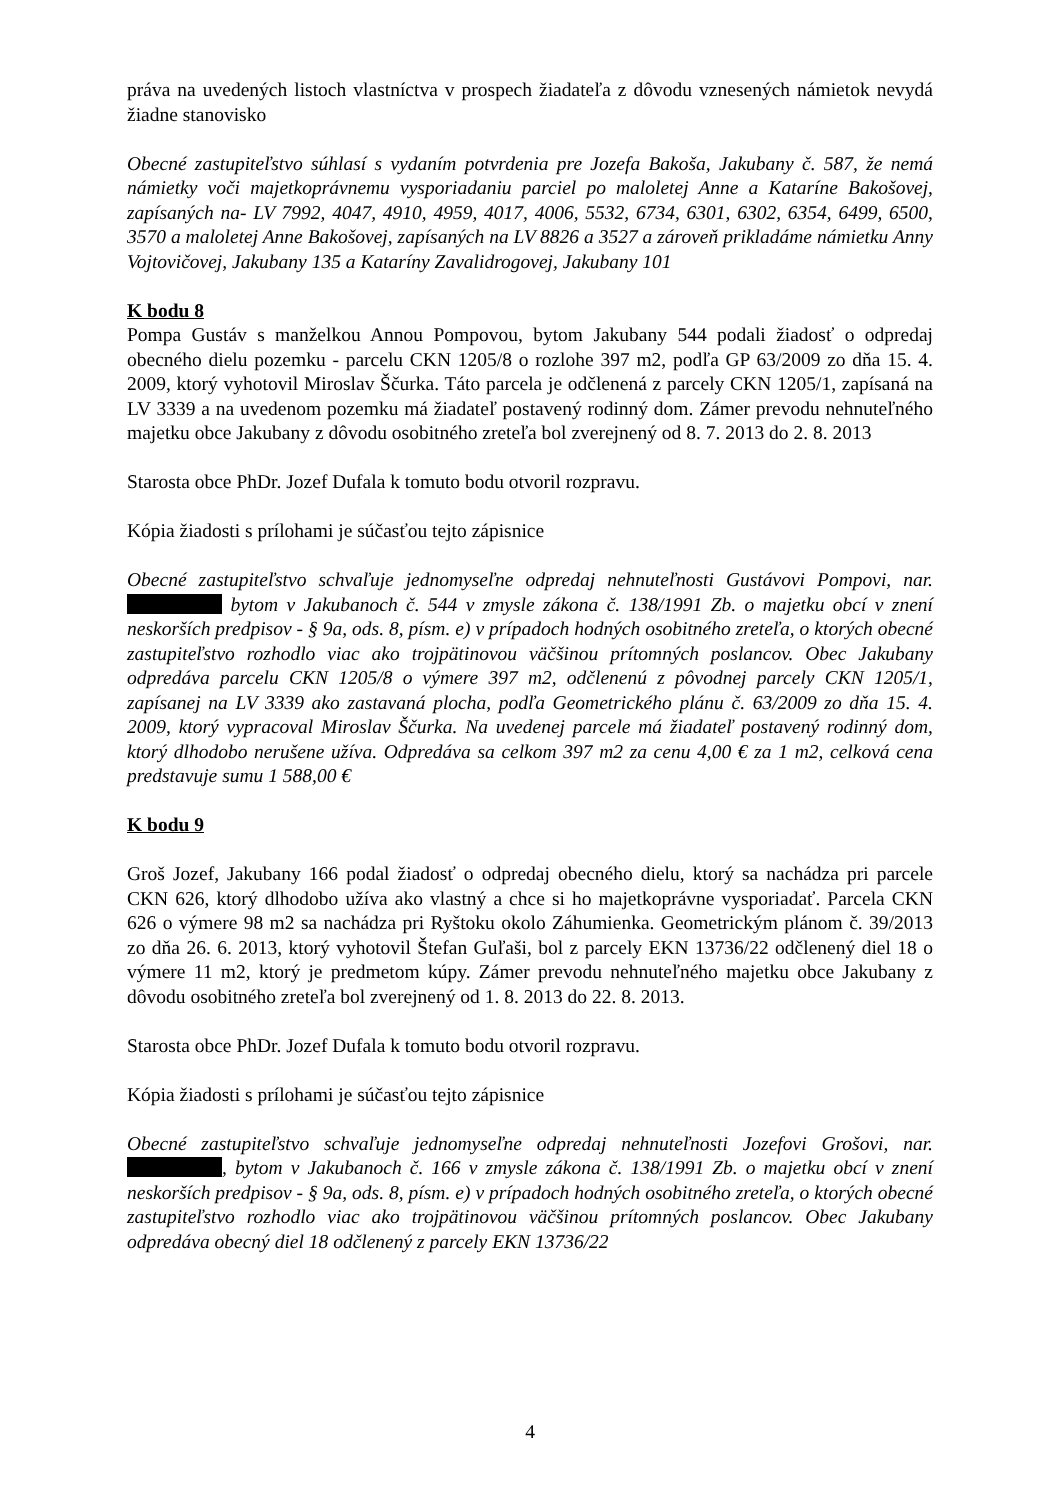práva na uvedených listoch vlastníctva v prospech žiadateľa z dôvodu vznesených námietok nevydá žiadne stanovisko
Obecné zastupiteľstvo súhlasí s vydaním potvrdenia pre Jozefa Bakoša, Jakubany č. 587, že nemá námietky voči majetkoprávnemu vysporiadaniu parciel po maloletej Anne a Kataríne Bakošovej, zapísaných na- LV 7992, 4047, 4910, 4959, 4017, 4006, 5532, 6734, 6301, 6302, 6354, 6499, 6500, 3570 a maloletej Anne Bakošovej, zapísaných na LV 8826 a 3527 a zároveň prikladáme námietku Anny Vojtovičovej, Jakubany 135 a Kataríny Zavalidrogovej, Jakubany 101
K bodu 8
Pompa Gustáv s manželkou Annou Pompovou, bytom Jakubany 544 podali žiadosť o odpredaj obecného dielu pozemku - parcelu CKN 1205/8 o rozlohe 397 m2, podľa GP 63/2009 zo dňa 15. 4. 2009, ktorý vyhotovil Miroslav Ščurka. Táto parcela je odčlenená z parcely CKN 1205/1, zapísaná na LV 3339 a na uvedenom pozemku má žiadateľ postavený rodinný dom. Zámer prevodu nehnuteľného majetku obce Jakubany z dôvodu osobitného zreteľa bol zverejnený od 8. 7. 2013 do 2. 8. 2013
Starosta obce PhDr. Jozef Dufala k tomuto bodu otvoril rozpravu.
Kópia žiadosti s prílohami je súčasťou tejto zápisnice
Obecné zastupiteľstvo schvaľuje jednomyseľne odpredaj nehnuteľnosti Gustávovi Pompovi, nar. bytom v Jakubanoch č. 544 v zmysle zákona č. 138/1991 Zb. o majetku obcí v znení neskorších predpisov - § 9a, ods. 8, písm. e) v prípadoch hodných osobitného zreteľa, o ktorých obecné zastupiteľstvo rozhodlo viac ako trojpätinovou väčšinou prítomných poslancov. Obec Jakubany odpredáva parcelu CKN 1205/8 o výmere 397 m2, odčlenenú z pôvodnej parcely CKN 1205/1, zapísanej na LV 3339 ako zastavaná plocha, podľa Geometrického plánu č. 63/2009 zo dňa 15. 4. 2009, ktorý vypracoval Miroslav Ščurka. Na uvedenej parcele má žiadateľ postavený rodinný dom, ktorý dlhodobo nerušene užíva. Odpredáva sa celkom 397 m2 za cenu 4,00 € za 1 m2, celková cena predstavuje sumu 1 588,00 €
K bodu 9
Groš Jozef, Jakubany 166 podal žiadosť o odpredaj obecného dielu, ktorý sa nachádza pri parcele CKN 626, ktorý dlhodobo užíva ako vlastný a chce si ho majetkoprávne vysporiadať. Parcela CKN 626 o výmere 98 m2 sa nachádza pri Ryštoku okolo Záhumienka. Geometrickým plánom č. 39/2013 zo dňa 26. 6. 2013, ktorý vyhotovil Štefan Guľaši, bol z parcely EKN 13736/22 odčlenený diel 18 o výmere 11 m2, ktorý je predmetom kúpy. Zámer prevodu nehnuteľného majetku obce Jakubany z dôvodu osobitného zreteľa bol zverejnený od 1. 8. 2013 do 22. 8. 2013.
Starosta obce PhDr. Jozef Dufala k tomuto bodu otvoril rozpravu.
Kópia žiadosti s prílohami je súčasťou tejto zápisnice
Obecné zastupiteľstvo schvaľuje jednomyseľne odpredaj nehnuteľnosti Jozefovi Grošovi, nar. , bytom v Jakubanoch č. 166 v zmysle zákona č. 138/1991 Zb. o majetku obcí v znení neskorších predpisov - § 9a, ods. 8, písm. e) v prípadoch hodných osobitného zreteľa, o ktorých obecné zastupiteľstvo rozhodlo viac ako trojpätinovou väčšinou prítomných poslancov. Obec Jakubany odpredáva obecný diel 18 odčlenený z parcely EKN 13736/22
4